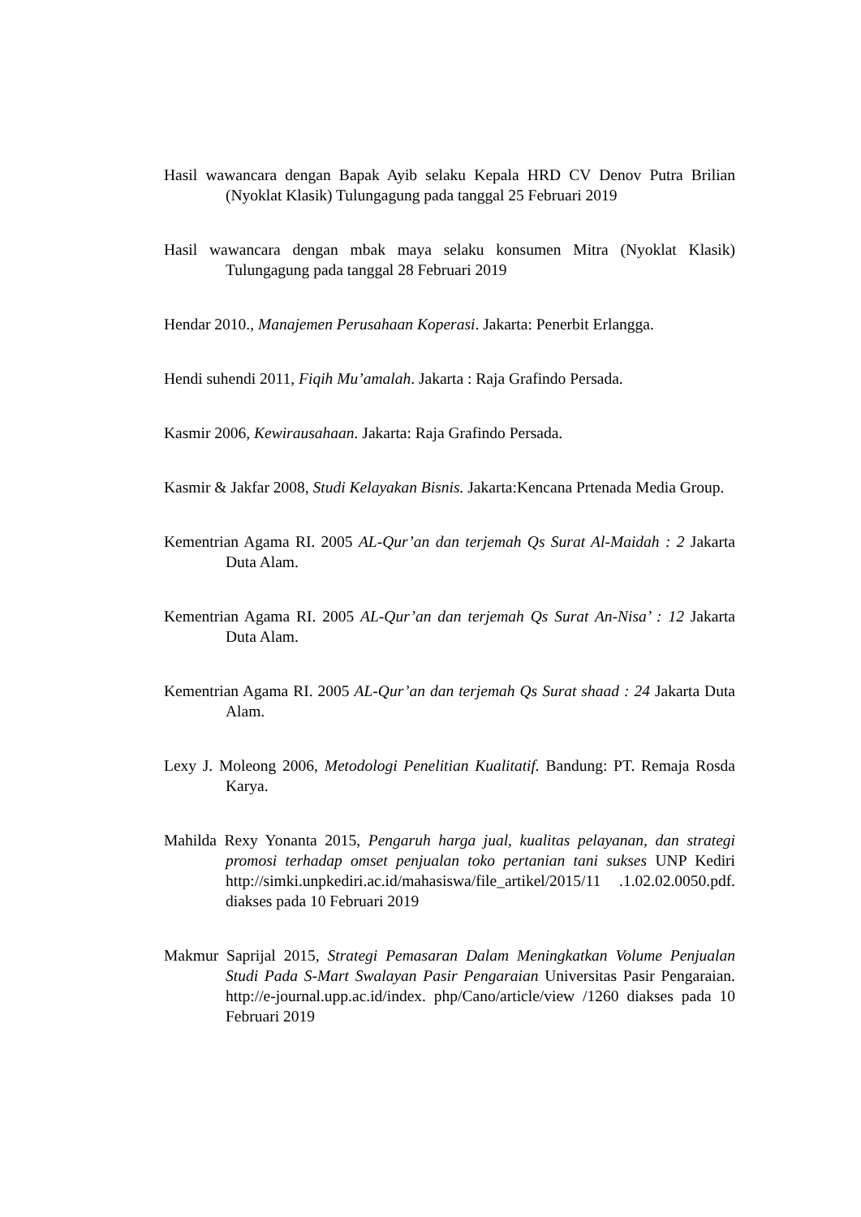Hasil wawancara dengan Bapak Ayib selaku Kepala HRD CV Denov Putra Brilian (Nyoklat Klasik) Tulungagung pada tanggal 25 Februari 2019
Hasil wawancara dengan mbak maya selaku konsumen Mitra (Nyoklat Klasik) Tulungagung pada tanggal 28 Februari 2019
Hendar 2010., Manajemen Perusahaan Koperasi. Jakarta: Penerbit Erlangga.
Hendi suhendi 2011, Fiqih Mu’amalah. Jakarta : Raja Grafindo Persada.
Kasmir 2006, Kewirausahaan. Jakarta: Raja Grafindo Persada.
Kasmir & Jakfar 2008, Studi Kelayakan Bisnis. Jakarta:Kencana Prtenada Media Group.
Kementrian Agama RI. 2005 AL-Qur’an dan terjemah Qs Surat Al-Maidah : 2 Jakarta Duta Alam.
Kementrian Agama RI. 2005 AL-Qur’an dan terjemah Qs Surat An-Nisa’ : 12 Jakarta Duta Alam.
Kementrian Agama RI. 2005 AL-Qur’an dan terjemah Qs Surat shaad : 24 Jakarta Duta Alam.
Lexy J. Moleong 2006, Metodologi Penelitian Kualitatif. Bandung: PT. Remaja Rosda Karya.
Mahilda Rexy Yonanta 2015, Pengaruh harga jual, kualitas pelayanan, dan strategi promosi terhadap omset penjualan toko pertanian tani sukses UNP Kediri http://simki.unpkediri.ac.id/mahasiswa/file_artikel/2015/11 .1.02.02.0050.pdf. diakses pada 10 Februari 2019
Makmur Saprijal 2015, Strategi Pemasaran Dalam Meningkatkan Volume Penjualan Studi Pada S-Mart Swalayan Pasir Pengaraian Universitas Pasir Pengaraian. http://e-journal.upp.ac.id/index. php/Cano/article/view /1260 diakses pada 10 Februari 2019